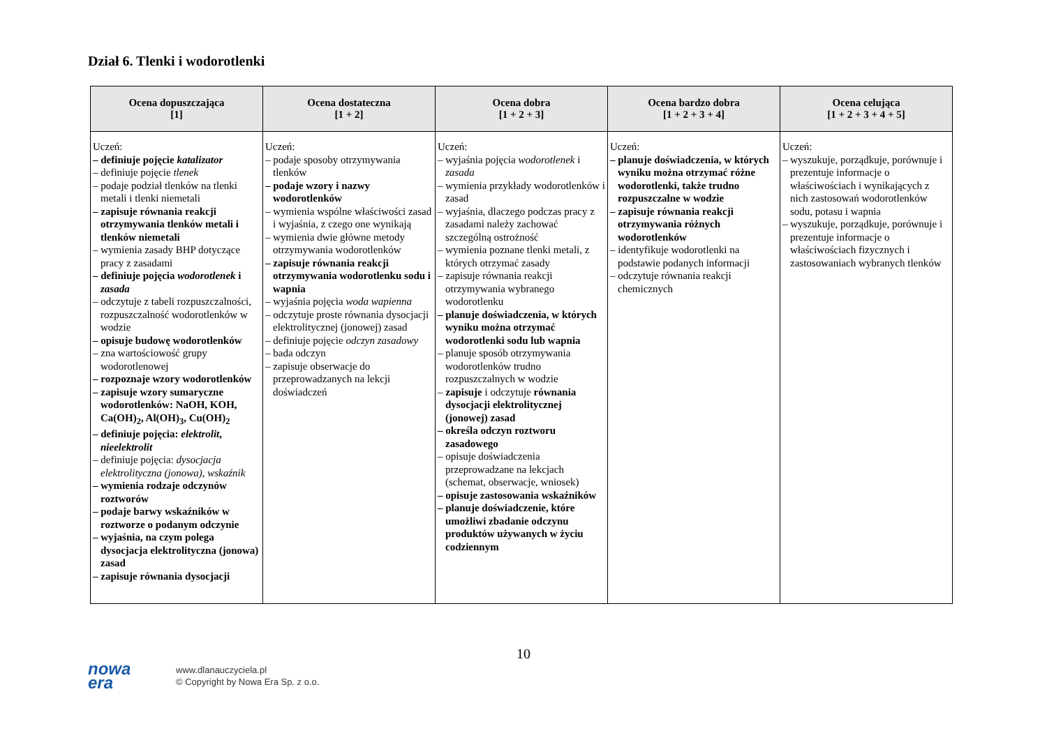Dział 6. Tlenki i wodorotlenki
| Ocena dopuszczająca [1] | Ocena dostateczna [1 + 2] | Ocena dobra [1 + 2 + 3] | Ocena bardzo dobra [1 + 2 + 3 + 4] | Ocena celująca [1 + 2 + 3 + 4 + 5] |
| --- | --- | --- | --- | --- |
| Uczeń: – definiuje pojęcie katalizator – definiuje pojęcie tlenek – podaje podział tlenków na tlenki metali i tlenki niemetali – zapisuje równania reakcji otrzymywania tlenków metali i tlenków niemetali – wymienia zasady BHP dotyczące pracy z zasadami – definiuje pojęcia wodorotlenek i zasada – odczytuje z tabeli rozpuszczalności, rozpuszczalność wodorotlenków w wodzie – opisuje budowę wodorotlenków – zna wartościowość grupy wodorotlenowej – rozpoznaje wzory wodorotlenków – zapisuje wzory sumaryczne wodorotlenków: NaOH, KOH, Ca(OH)<sub>2</sub>, Al(OH)<sub>3</sub>, Cu(OH)<sub>2</sub> – definiuje pojęcia: elektrolit , nieelektrolit – definiuje pojęcia: dysocjacja elektrolityczna (jonowa) , wskaźnik – wymienia rodzaje odczynów roztworów – podaje barwy wskaźników w roztworze o podanym odczynie – wyjaśnia, na czym polega dysocjacja elektrolityczna (jonowa) zasad – zapisuje równania dysocjacji | Uczeń: – podaje sposoby otrzymywania tlenków – podaje wzory i nazwy wodorotlenków – wymienia wspólne właściwości zasad i wyjaśnia, z czego one wynikają – wymienia dwie główne metody otrzymywania wodorotlenków – zapisuje równania reakcji otrzymywania wodorotlenku sodu i wapnia – wyjaśnia pojęcia woda wapienna – odczytuje proste równania dysocjacji elektrolitycznej (jonowej) zasad – definiuje pojęcie odczyn zasadowy – bada odczyn – zapisuje obserwacje do przeprowadzanych na lekcji doświadczeń | Uczeń: – wyjaśnia pojęcia wodorotlenek i zasada – wymienia przykłady wodorotlenków i zasad – wyjaśnia, dlaczego podczas pracy z zasadami należy zachować szczególną ostrożność – wymienia poznane tlenki metali, z których otrzymać zasady – zapisuje równania reakcji otrzymywania wybranego wodorotlenku – planuje doświadczenia, w których wyniku można otrzymać wodorotlenki sodu lub wapnia – planuje sposób otrzymywania wodorotlenków trudno rozpuszczalnych w wodzie – zapisuje i odczytuje równania dysocjacji elektrolitycznej (jonowej) zasad – określa odczyn roztworu zasadowego – opisuje doświadczenia przeprowadzane na lekcjach (schemat, obserwacje, wniosek) – opisuje zastosowania wskaźników – planuje doświadczenie, które umożliwi zbadanie odczynu produktów używanych w życiu codziennym | Uczeń: – planuje doświadczenia, w których wyniku można otrzymać różne wodorotlenki, także trudno rozpuszczalne w wodzie – zapisuje równania reakcji otrzymywania różnych wodorotlenków – identyfikuje wodorotlenki na podstawie podanych informacji – odczytuje równania reakcji chemicznych | Uczeń: – wyszukuje, porządkuje, porównuje i prezentuje informacje o właściwościach i wynikających z nich zastosowań wodorotlenków sodu, potasu i wapnia – wyszukuje, porządkuje, porównuje i prezentuje informacje o właściwościach fizycznych i zastosowaniach wybranych tlenków |
10
nowa
era
www.dlanauczyciela.pl
© Copyright by Nowa Era Sp. z o.o.